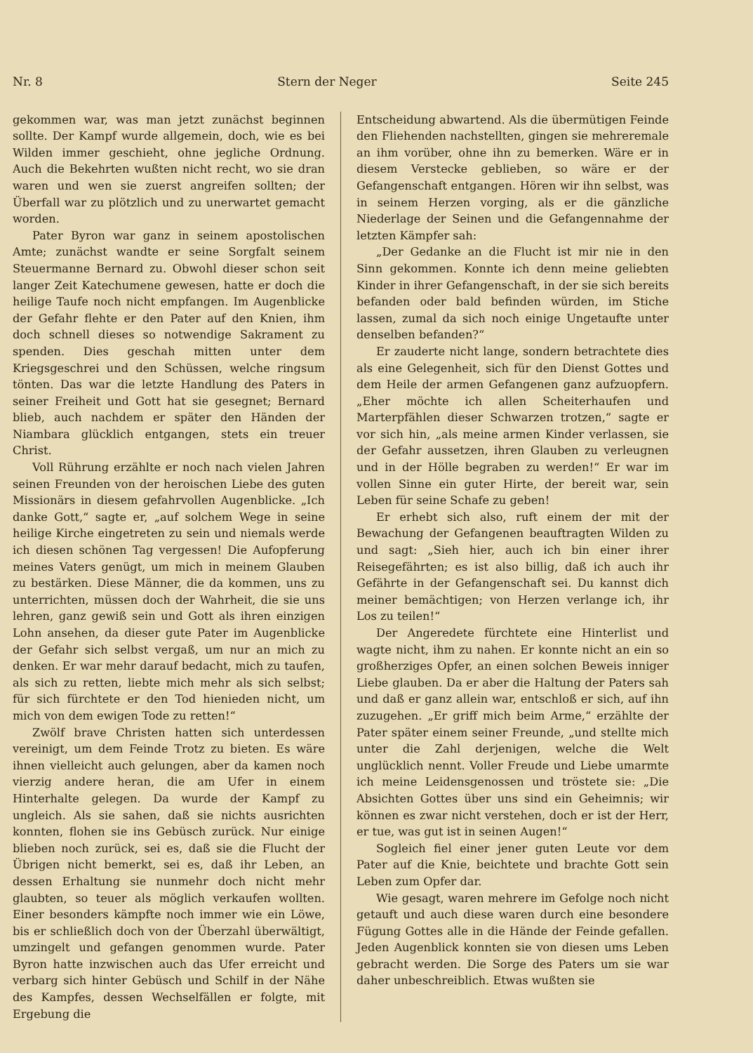Nr. 8 Stern der Neger Seite 245
gekommen war, was man jetzt zunächst beginnen sollte. Der Kampf wurde allgemein, doch, wie es bei Wilden immer geschieht, ohne jegliche Ordnung. Auch die Bekehrten wußten nicht recht, wo sie dran waren und wen sie zuerst angreifen sollten; der Überfall war zu plötzlich und zu unerwartet gemacht worden.
Pater Byron war ganz in seinem apostolischen Amte; zunächst wandte er seine Sorgfalt seinem Steuermanne Bernard zu. Obwohl dieser schon seit langer Zeit Katechumene gewesen, hatte er doch die heilige Taufe noch nicht empfangen. Im Augenblicke der Gefahr flehte er den Pater auf den Knien, ihm doch schnell dieses so notwendige Sakrament zu spenden. Dies geschah mitten unter dem Kriegsgeschrei und den Schüssen, welche ringsum tönten. Das war die letzte Handlung des Paters in seiner Freiheit und Gott hat sie gesegnet; Bernard blieb, auch nachdem er später den Händen der Niambara glücklich entgangen, stets ein treuer Christ.
Voll Rührung erzählte er noch nach vielen Jahren seinen Freunden von der heroischen Liebe des guten Missionärs in diesem gefahrvollen Augenblicke. „Ich danke Gott,“ sagte er, „auf solchem Wege in seine heilige Kirche eingetreten zu sein und niemals werde ich diesen schönen Tag vergessen! Die Aufopferung meines Vaters genügt, um mich in meinem Glauben zu bestärken. Diese Männer, die da kommen, uns zu unterrichten, müssen doch der Wahrheit, die sie uns lehren, ganz gewiß sein und Gott als ihren einzigen Lohn ansehen, da dieser gute Pater im Augenblicke der Gefahr sich selbst vergaß, um nur an mich zu denken. Er war mehr darauf bedacht, mich zu taufen, als sich zu retten, liebte mich mehr als sich selbst; für sich fürchtete er den Tod hienieden nicht, um mich von dem ewigen Tode zu retten!“
Zwölf brave Christen hatten sich unterdessen vereinigt, um dem Feinde Trotz zu bieten. Es wäre ihnen vielleicht auch gelungen, aber da kamen noch vierzig andere heran, die am Ufer in einem Hinterhalte gelegen. Da wurde der Kampf zu ungleich. Als sie sahen, daß sie nichts ausrichten konnten, flohen sie ins Gebüsch zurück. Nur einige blieben noch zurück, sei es, daß sie die Flucht der Übrigen nicht bemerkt, sei es, daß ihr Leben, an dessen Erhaltung sie nunmehr doch nicht mehr glaubten, so teuer als möglich verkaufen wollten. Einer besonders kämpfte noch immer wie ein Löwe, bis er schließlich doch von der Überzahl überwältigt, umzingelt und gefangen genommen wurde. Pater Byron hatte inzwischen auch das Ufer erreicht und verbarg sich hinter Gebüsch und Schilf in der Nähe des Kampfes, dessen Wechselfällen er folgte, mit Ergebung die
Entscheidung abwartend. Als die übermütigen Feinde den Fliehenden nachstellten, gingen sie mehreremale an ihm vorüber, ohne ihn zu bemerken. Wäre er in diesem Verstecke geblieben, so wäre er der Gefangenschaft entgangen. Hören wir ihn selbst, was in seinem Herzen vorging, als er die gänzliche Niederlage der Seinen und die Gefangennahme der letzten Kämpfer sah:
„Der Gedanke an die Flucht ist mir nie in den Sinn gekommen. Konnte ich denn meine geliebten Kinder in ihrer Gefangenschaft, in der sie sich bereits befanden oder bald befinden würden, im Stiche lassen, zumal da sich noch einige Ungetaufte unter denselben befanden?“
Er zauderte nicht lange, sondern betrachtete dies als eine Gelegenheit, sich für den Dienst Gottes und dem Heile der armen Gefangenen ganz aufzuopfern. „Eher möchte ich allen Scheiterhaufen und Marterpfählen dieser Schwarzen trotzen,“ sagte er vor sich hin, „als meine armen Kinder verlassen, sie der Gefahr aussetzen, ihren Glauben zu verleugnen und in der Hölle begraben zu werden!“ Er war im vollen Sinne ein guter Hirte, der bereit war, sein Leben für seine Schafe zu geben!
Er erhebt sich also, ruft einem der mit der Bewachung der Gefangenen beauftragten Wilden zu und sagt: „Sieh hier, auch ich bin einer ihrer Reisegefährten; es ist also billig, daß ich auch ihr Gefährte in der Gefangenschaft sei. Du kannst dich meiner bemächtigen; von Herzen verlange ich, ihr Los zu teilen!“
Der Angeredete fürchtete eine Hinterlist und wagte nicht, ihm zu nahen. Er konnte nicht an ein so großherziges Opfer, an einen solchen Beweis inniger Liebe glauben. Da er aber die Haltung der Paters sah und daß er ganz allein war, entschloß er sich, auf ihn zuzugehen. „Er griff mich beim Arme,“ erzählte der Pater später einem seiner Freunde, „und stellte mich unter die Zahl derjenigen, welche die Welt unglücklich nennt. Voller Freude und Liebe umarmte ich meine Leidensgenossen und tröstete sie: „Die Absichten Gottes über uns sind ein Geheimnis; wir können es zwar nicht verstehen, doch er ist der Herr, er tue, was gut ist in seinen Augen!“
Sogleich fiel einer jener guten Leute vor dem Pater auf die Knie, beichtete und brachte Gott sein Leben zum Opfer dar.
Wie gesagt, waren mehrere im Gefolge noch nicht getauft und auch diese waren durch eine besondere Fügung Gottes alle in die Hände der Feinde gefallen. Jeden Augenblick konnten sie von diesen ums Leben gebracht werden. Die Sorge des Paters um sie war daher unbeschreiblich. Etwas wußten sie